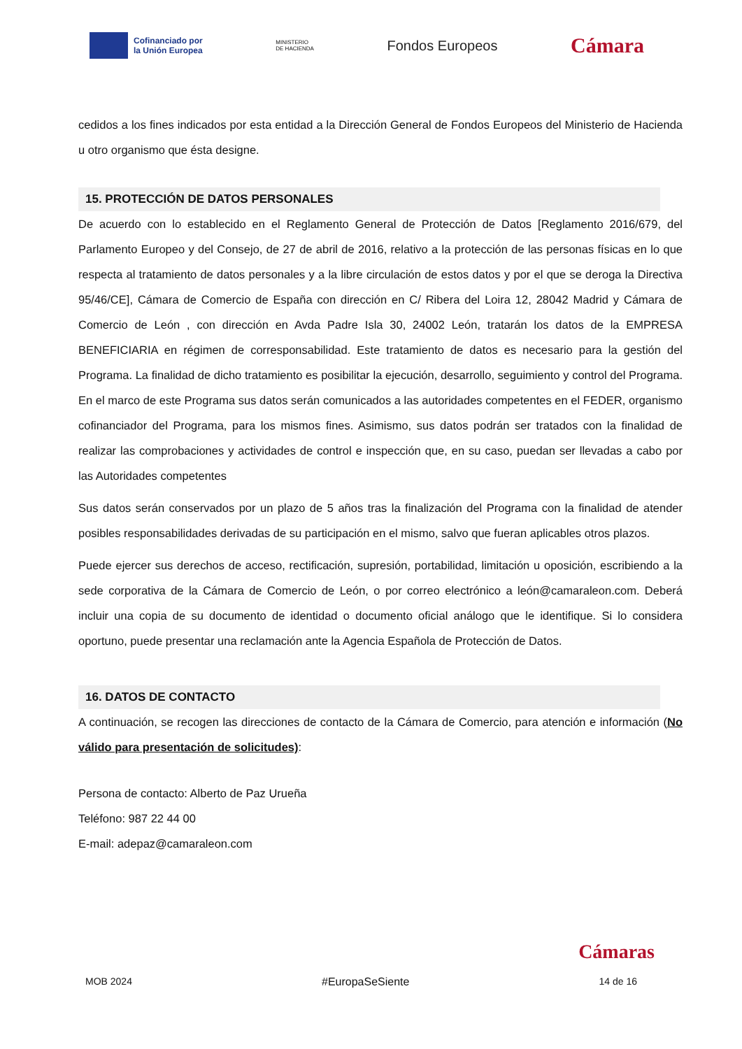Cofinanciado por
la Unión Europea
MINISTERIO
DE HACIENDA
Fondos Europeos
Cámara
cedidos a los fines indicados por esta entidad a la Dirección General de Fondos Europeos del Ministerio de Hacienda u otro organismo que ésta designe.
15. PROTECCIÓN DE DATOS PERSONALES
De acuerdo con lo establecido en el Reglamento General de Protección de Datos [Reglamento 2016/679, del Parlamento Europeo y del Consejo, de 27 de abril de 2016, relativo a la protección de las personas físicas en lo que respecta al tratamiento de datos personales y a la libre circulación de estos datos y por el que se deroga la Directiva 95/46/CE], Cámara de Comercio de España con dirección en C/ Ribera del Loira 12, 28042 Madrid y Cámara de Comercio de León , con dirección en Avda Padre Isla 30, 24002 León, tratarán los datos de la EMPRESA BENEFICIARIA en régimen de corresponsabilidad. Este tratamiento de datos es necesario para la gestión del Programa. La finalidad de dicho tratamiento es posibilitar la ejecución, desarrollo, seguimiento y control del Programa. En el marco de este Programa sus datos serán comunicados a las autoridades competentes en el FEDER, organismo cofinanciador del Programa, para los mismos fines. Asimismo, sus datos podrán ser tratados con la finalidad de realizar las comprobaciones y actividades de control e inspección que, en su caso, puedan ser llevadas a cabo por las Autoridades competentes
Sus datos serán conservados por un plazo de 5 años tras la finalización del Programa con la finalidad de atender posibles responsabilidades derivadas de su participación en el mismo, salvo que fueran aplicables otros plazos.
Puede ejercer sus derechos de acceso, rectificación, supresión, portabilidad, limitación u oposición, escribiendo a la sede corporativa de la Cámara de Comercio de León, o por correo electrónico a león@camaraleon.com. Deberá incluir una copia de su documento de identidad o documento oficial análogo que le identifique. Si lo considera oportuno, puede presentar una reclamación ante la Agencia Española de Protección de Datos.
16. DATOS DE CONTACTO
A continuación, se recogen las direcciones de contacto de la Cámara de Comercio, para atención e información (No válido para presentación de solicitudes):
Persona de contacto: Alberto de Paz Urueña
Teléfono: 987 22 44 00
E-mail: adepaz@camaraleon.com
Cámaras
MOB 2024 #EuropaSeSiente 14 de 16